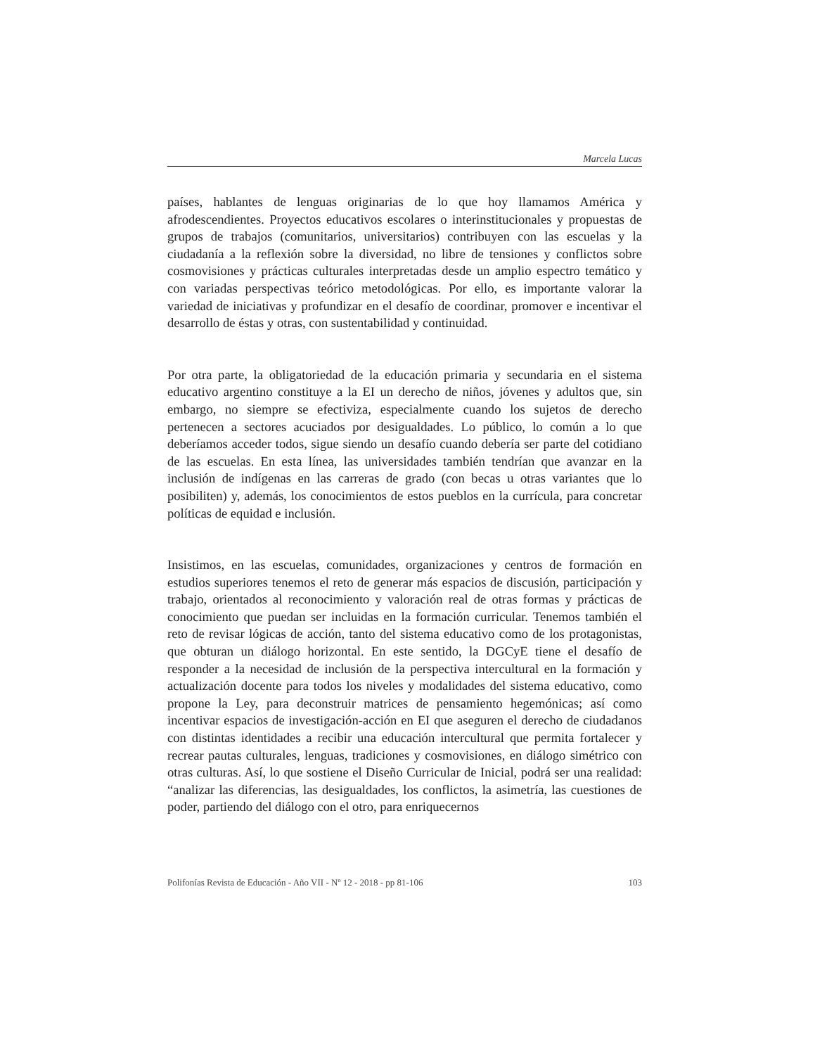Marcela Lucas
países, hablantes de lenguas originarias de lo que hoy llamamos América y afrodescendientes. Proyectos educativos escolares o interinstitucionales y propuestas de grupos de trabajos (comunitarios, universitarios) contribuyen con las escuelas y la ciudadanía a la reflexión sobre la diversidad, no libre de tensiones y conflictos sobre cosmovisiones y prácticas culturales interpretadas desde un amplio espectro temático y con variadas perspectivas teórico metodológicas. Por ello, es importante valorar la variedad de iniciativas y profundizar en el desafío de coordinar, promover e incentivar el desarrollo de éstas y otras, con sustentabilidad y continuidad.
Por otra parte, la obligatoriedad de la educación primaria y secundaria en el sistema educativo argentino constituye a la EI un derecho de niños, jóvenes y adultos que, sin embargo, no siempre se efectiviza, especialmente cuando los sujetos de derecho pertenecen a sectores acuciados por desigualdades. Lo público, lo común a lo que deberíamos acceder todos, sigue siendo un desafío cuando debería ser parte del cotidiano de las escuelas. En esta línea, las universidades también tendrían que avanzar en la inclusión de indígenas en las carreras de grado (con becas u otras variantes que lo posibiliten) y, además, los conocimientos de estos pueblos en la currícula, para concretar políticas de equidad e inclusión.
Insistimos, en las escuelas, comunidades, organizaciones y centros de formación en estudios superiores tenemos el reto de generar más espacios de discusión, participación y trabajo, orientados al reconocimiento y valoración real de otras formas y prácticas de conocimiento que puedan ser incluidas en la formación curricular. Tenemos también el reto de revisar lógicas de acción, tanto del sistema educativo como de los protagonistas, que obturan un diálogo horizontal. En este sentido, la DGCyE tiene el desafío de responder a la necesidad de inclusión de la perspectiva intercultural en la formación y actualización docente para todos los niveles y modalidades del sistema educativo, como propone la Ley, para deconstruir matrices de pensamiento hegemónicas; así como incentivar espacios de investigación-acción en EI que aseguren el derecho de ciudadanos con distintas identidades a recibir una educación intercultural que permita fortalecer y recrear pautas culturales, lenguas, tradiciones y cosmovisiones, en diálogo simétrico con otras culturas. Así, lo que sostiene el Diseño Curricular de Inicial, podrá ser una realidad: “analizar las diferencias, las desigualdades, los conflictos, la asimetría, las cuestiones de poder, partiendo del diálogo con el otro, para enriquecernos
Polifonías Revista de Educación - Año VII - Nº 12 - 2018 - pp 81-106 103